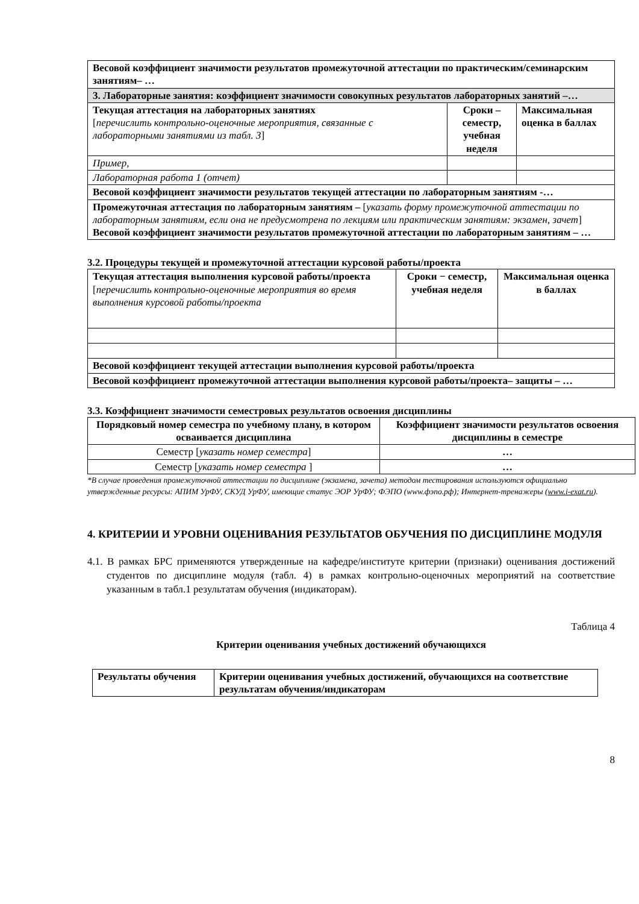| Весовой коэффициент значимости результатов промежуточной аттестации по практическим/семинарским занятиям– … | | |
| 3. Лабораторные занятия: коэффициент значимости совокупных результатов лабораторных занятий –… | | |
| Текущая аттестация на лабораторных занятиях [ перечислить контрольно-оценочные мероприятия, связанные с лабораторными занятиями из табл. 3 ] | Сроки – семестр, учебная неделя | Максимальная оценка в баллах |
| Пример, | | |
| Лабораторная работа 1 (отчет) | | |
| Весовой коэффициент значимости результатов текущей аттестации по лабораторным занятиям -… | | |
| Промежуточная аттестация по лабораторным занятиям – [ указать форму промежуточной аттестации по лабораторным занятиям, если она не предусмотрена по лекциям или практическим занятиям: экзамен, зачет ] Весовой коэффициент значимости результатов промежуточной аттестации по лабораторным занятиям – … | | |
3.2. Процедуры текущей и промежуточной аттестации курсовой работы/проекта
| Текущая аттестация выполнения курсовой работы/проекта [ перечислить контрольно-оценочные мероприятия во время выполнения курсовой работы/проекта | Сроки − семестр, учебная неделя | Максимальная оценка в баллах |
| Весовой коэффициент текущей аттестации выполнения курсовой работы/проекта | | |
| Весовой коэффициент промежуточной аттестации выполнения курсовой работы/проекта– защиты – … | | |
3.3. Коэффициент значимости семестровых результатов освоения дисциплины
| Порядковый номер семестра по учебному плану, в котором осваивается дисциплина | Коэффициент значимости результатов освоения дисциплины в семестре |
| --- | --- |
| Семестр [ указать номер семестра ] | … |
| Семестр [ указать номер семестра ] | … |
*В случае проведения промежуточной аттестации по дисциплине (экзамена, зачета) методом тестирования используются официально утвержденные ресурсы: АПИМ УрФУ, СКУД УрФУ, имеющие статус ЭОР УрФУ; ФЭПО (www.фэпо.рф); Интернет-тренажеры (www.i-exat.ru).
4. КРИТЕРИИ И УРОВНИ ОЦЕНИВАНИЯ РЕЗУЛЬТАТОВ ОБУЧЕНИЯ ПО ДИСЦИПЛИНЕ МОДУЛЯ
4.1. В рамках БРС применяются утвержденные на кафедре/институте критерии (признаки) оценивания достижений студентов по дисциплине модуля (табл. 4) в рамках контрольно-оценочных мероприятий на соответствие указанным в табл.1 результатам обучения (индикаторам).
Таблица 4
Критерии оценивания учебных достижений обучающихся
| Результаты обучения | Критерии оценивания учебных достижений, обучающихся на соответствие результатам обучения/индикаторам |
| --- | --- |
8